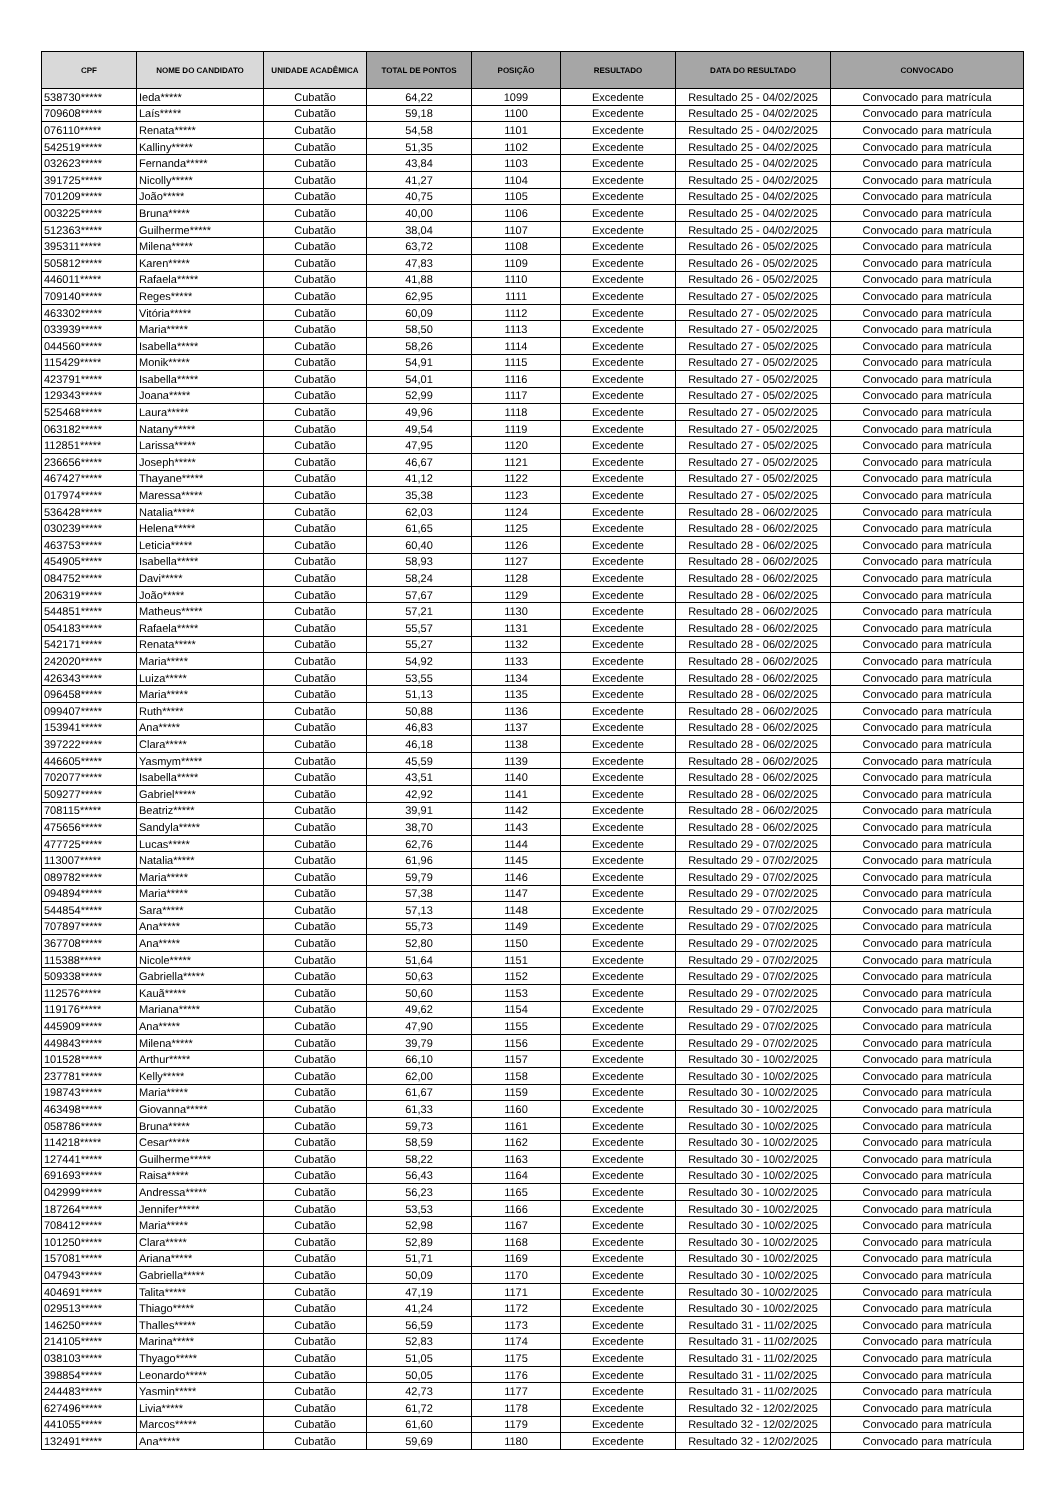| CPF | NOME DO CANDIDATO | UNIDADE ACADÊMICA | TOTAL DE PONTOS | POSIÇÃO | RESULTADO | DATA DO RESULTADO | CONVOCADO |
| --- | --- | --- | --- | --- | --- | --- | --- |
| 538730***** | Ieda***** | Cubatão | 64,22 | 1099 | Excedente | Resultado 25 - 04/02/2025 | Convocado para matrícula |
| 709608***** | Laís***** | Cubatão | 59,18 | 1100 | Excedente | Resultado 25 - 04/02/2025 | Convocado para matrícula |
| 076110***** | Renata***** | Cubatão | 54,58 | 1101 | Excedente | Resultado 25 - 04/02/2025 | Convocado para matrícula |
| 542519***** | Kalliny***** | Cubatão | 51,35 | 1102 | Excedente | Resultado 25 - 04/02/2025 | Convocado para matrícula |
| 032623***** | Fernanda***** | Cubatão | 43,84 | 1103 | Excedente | Resultado 25 - 04/02/2025 | Convocado para matrícula |
| 391725***** | Nicolly***** | Cubatão | 41,27 | 1104 | Excedente | Resultado 25 - 04/02/2025 | Convocado para matrícula |
| 701209***** | João***** | Cubatão | 40,75 | 1105 | Excedente | Resultado 25 - 04/02/2025 | Convocado para matrícula |
| 003225***** | Bruna***** | Cubatão | 40,00 | 1106 | Excedente | Resultado 25 - 04/02/2025 | Convocado para matrícula |
| 512363***** | Guilherme***** | Cubatão | 38,04 | 1107 | Excedente | Resultado 25 - 04/02/2025 | Convocado para matrícula |
| 395311***** | Milena***** | Cubatão | 63,72 | 1108 | Excedente | Resultado 26 - 05/02/2025 | Convocado para matrícula |
| 505812***** | Karen***** | Cubatão | 47,83 | 1109 | Excedente | Resultado 26 - 05/02/2025 | Convocado para matrícula |
| 446011***** | Rafaela***** | Cubatão | 41,88 | 1110 | Excedente | Resultado 26 - 05/02/2025 | Convocado para matrícula |
| 709140***** | Reges***** | Cubatão | 62,95 | 1111 | Excedente | Resultado 27 - 05/02/2025 | Convocado para matrícula |
| 463302***** | Vitória***** | Cubatão | 60,09 | 1112 | Excedente | Resultado 27 - 05/02/2025 | Convocado para matrícula |
| 033939***** | Maria***** | Cubatão | 58,50 | 1113 | Excedente | Resultado 27 - 05/02/2025 | Convocado para matrícula |
| 044560***** | Isabella***** | Cubatão | 58,26 | 1114 | Excedente | Resultado 27 - 05/02/2025 | Convocado para matrícula |
| 115429***** | Monik***** | Cubatão | 54,91 | 1115 | Excedente | Resultado 27 - 05/02/2025 | Convocado para matrícula |
| 423791***** | Isabella***** | Cubatão | 54,01 | 1116 | Excedente | Resultado 27 - 05/02/2025 | Convocado para matrícula |
| 129343***** | Joana***** | Cubatão | 52,99 | 1117 | Excedente | Resultado 27 - 05/02/2025 | Convocado para matrícula |
| 525468***** | Laura***** | Cubatão | 49,96 | 1118 | Excedente | Resultado 27 - 05/02/2025 | Convocado para matrícula |
| 063182***** | Natany***** | Cubatão | 49,54 | 1119 | Excedente | Resultado 27 - 05/02/2025 | Convocado para matrícula |
| 112851***** | Larissa***** | Cubatão | 47,95 | 1120 | Excedente | Resultado 27 - 05/02/2025 | Convocado para matrícula |
| 236656***** | Joseph***** | Cubatão | 46,67 | 1121 | Excedente | Resultado 27 - 05/02/2025 | Convocado para matrícula |
| 467427***** | Thayane***** | Cubatão | 41,12 | 1122 | Excedente | Resultado 27 - 05/02/2025 | Convocado para matrícula |
| 017974***** | Maressa***** | Cubatão | 35,38 | 1123 | Excedente | Resultado 27 - 05/02/2025 | Convocado para matrícula |
| 536428***** | Natalia***** | Cubatão | 62,03 | 1124 | Excedente | Resultado 28 - 06/02/2025 | Convocado para matrícula |
| 030239***** | Helena***** | Cubatão | 61,65 | 1125 | Excedente | Resultado 28 - 06/02/2025 | Convocado para matrícula |
| 463753***** | Leticia***** | Cubatão | 60,40 | 1126 | Excedente | Resultado 28 - 06/02/2025 | Convocado para matrícula |
| 454905***** | Isabella***** | Cubatão | 58,93 | 1127 | Excedente | Resultado 28 - 06/02/2025 | Convocado para matrícula |
| 084752***** | Davi***** | Cubatão | 58,24 | 1128 | Excedente | Resultado 28 - 06/02/2025 | Convocado para matrícula |
| 206319***** | João***** | Cubatão | 57,67 | 1129 | Excedente | Resultado 28 - 06/02/2025 | Convocado para matrícula |
| 544851***** | Matheus***** | Cubatão | 57,21 | 1130 | Excedente | Resultado 28 - 06/02/2025 | Convocado para matrícula |
| 054183***** | Rafaela***** | Cubatão | 55,57 | 1131 | Excedente | Resultado 28 - 06/02/2025 | Convocado para matrícula |
| 542171***** | Renata***** | Cubatão | 55,27 | 1132 | Excedente | Resultado 28 - 06/02/2025 | Convocado para matrícula |
| 242020***** | Maria***** | Cubatão | 54,92 | 1133 | Excedente | Resultado 28 - 06/02/2025 | Convocado para matrícula |
| 426343***** | Luiza***** | Cubatão | 53,55 | 1134 | Excedente | Resultado 28 - 06/02/2025 | Convocado para matrícula |
| 096458***** | Maria***** | Cubatão | 51,13 | 1135 | Excedente | Resultado 28 - 06/02/2025 | Convocado para matrícula |
| 099407***** | Ruth***** | Cubatão | 50,88 | 1136 | Excedente | Resultado 28 - 06/02/2025 | Convocado para matrícula |
| 153941***** | Ana***** | Cubatão | 46,83 | 1137 | Excedente | Resultado 28 - 06/02/2025 | Convocado para matrícula |
| 397222***** | Clara***** | Cubatão | 46,18 | 1138 | Excedente | Resultado 28 - 06/02/2025 | Convocado para matrícula |
| 446605***** | Yasmym***** | Cubatão | 45,59 | 1139 | Excedente | Resultado 28 - 06/02/2025 | Convocado para matrícula |
| 702077***** | Isabella***** | Cubatão | 43,51 | 1140 | Excedente | Resultado 28 - 06/02/2025 | Convocado para matrícula |
| 509277***** | Gabriel***** | Cubatão | 42,92 | 1141 | Excedente | Resultado 28 - 06/02/2025 | Convocado para matrícula |
| 708115***** | Beatriz***** | Cubatão | 39,91 | 1142 | Excedente | Resultado 28 - 06/02/2025 | Convocado para matrícula |
| 475656***** | Sandyla***** | Cubatão | 38,70 | 1143 | Excedente | Resultado 28 - 06/02/2025 | Convocado para matrícula |
| 477725***** | Lucas***** | Cubatão | 62,76 | 1144 | Excedente | Resultado 29 - 07/02/2025 | Convocado para matrícula |
| 113007***** | Natalia***** | Cubatão | 61,96 | 1145 | Excedente | Resultado 29 - 07/02/2025 | Convocado para matrícula |
| 089782***** | Maria***** | Cubatão | 59,79 | 1146 | Excedente | Resultado 29 - 07/02/2025 | Convocado para matrícula |
| 094894***** | Maria***** | Cubatão | 57,38 | 1147 | Excedente | Resultado 29 - 07/02/2025 | Convocado para matrícula |
| 544854***** | Sara***** | Cubatão | 57,13 | 1148 | Excedente | Resultado 29 - 07/02/2025 | Convocado para matrícula |
| 707897***** | Ana***** | Cubatão | 55,73 | 1149 | Excedente | Resultado 29 - 07/02/2025 | Convocado para matrícula |
| 367708***** | Ana***** | Cubatão | 52,80 | 1150 | Excedente | Resultado 29 - 07/02/2025 | Convocado para matrícula |
| 115388***** | Nicole***** | Cubatão | 51,64 | 1151 | Excedente | Resultado 29 - 07/02/2025 | Convocado para matrícula |
| 509338***** | Gabriella***** | Cubatão | 50,63 | 1152 | Excedente | Resultado 29 - 07/02/2025 | Convocado para matrícula |
| 112576***** | Kauã***** | Cubatão | 50,60 | 1153 | Excedente | Resultado 29 - 07/02/2025 | Convocado para matrícula |
| 119176***** | Mariana***** | Cubatão | 49,62 | 1154 | Excedente | Resultado 29 - 07/02/2025 | Convocado para matrícula |
| 445909***** | Ana***** | Cubatão | 47,90 | 1155 | Excedente | Resultado 29 - 07/02/2025 | Convocado para matrícula |
| 449843***** | Milena***** | Cubatão | 39,79 | 1156 | Excedente | Resultado 29 - 07/02/2025 | Convocado para matrícula |
| 101528***** | Arthur***** | Cubatão | 66,10 | 1157 | Excedente | Resultado 30 - 10/02/2025 | Convocado para matrícula |
| 237781***** | Kelly***** | Cubatão | 62,00 | 1158 | Excedente | Resultado 30 - 10/02/2025 | Convocado para matrícula |
| 198743***** | Maria***** | Cubatão | 61,67 | 1159 | Excedente | Resultado 30 - 10/02/2025 | Convocado para matrícula |
| 463498***** | Giovanna***** | Cubatão | 61,33 | 1160 | Excedente | Resultado 30 - 10/02/2025 | Convocado para matrícula |
| 058786***** | Bruna***** | Cubatão | 59,73 | 1161 | Excedente | Resultado 30 - 10/02/2025 | Convocado para matrícula |
| 114218***** | Cesar***** | Cubatão | 58,59 | 1162 | Excedente | Resultado 30 - 10/02/2025 | Convocado para matrícula |
| 127441***** | Guilherme***** | Cubatão | 58,22 | 1163 | Excedente | Resultado 30 - 10/02/2025 | Convocado para matrícula |
| 691693***** | Raisa***** | Cubatão | 56,43 | 1164 | Excedente | Resultado 30 - 10/02/2025 | Convocado para matrícula |
| 042999***** | Andressa***** | Cubatão | 56,23 | 1165 | Excedente | Resultado 30 - 10/02/2025 | Convocado para matrícula |
| 187264***** | Jennifer***** | Cubatão | 53,53 | 1166 | Excedente | Resultado 30 - 10/02/2025 | Convocado para matrícula |
| 708412***** | Maria***** | Cubatão | 52,98 | 1167 | Excedente | Resultado 30 - 10/02/2025 | Convocado para matrícula |
| 101250***** | Clara***** | Cubatão | 52,89 | 1168 | Excedente | Resultado 30 - 10/02/2025 | Convocado para matrícula |
| 157081***** | Ariana***** | Cubatão | 51,71 | 1169 | Excedente | Resultado 30 - 10/02/2025 | Convocado para matrícula |
| 047943***** | Gabriella***** | Cubatão | 50,09 | 1170 | Excedente | Resultado 30 - 10/02/2025 | Convocado para matrícula |
| 404691***** | Talita***** | Cubatão | 47,19 | 1171 | Excedente | Resultado 30 - 10/02/2025 | Convocado para matrícula |
| 029513***** | Thiago***** | Cubatão | 41,24 | 1172 | Excedente | Resultado 30 - 10/02/2025 | Convocado para matrícula |
| 146250***** | Thalles***** | Cubatão | 56,59 | 1173 | Excedente | Resultado 31 - 11/02/2025 | Convocado para matrícula |
| 214105***** | Marina***** | Cubatão | 52,83 | 1174 | Excedente | Resultado 31 - 11/02/2025 | Convocado para matrícula |
| 038103***** | Thyago***** | Cubatão | 51,05 | 1175 | Excedente | Resultado 31 - 11/02/2025 | Convocado para matrícula |
| 398854***** | Leonardo***** | Cubatão | 50,05 | 1176 | Excedente | Resultado 31 - 11/02/2025 | Convocado para matrícula |
| 244483***** | Yasmin***** | Cubatão | 42,73 | 1177 | Excedente | Resultado 31 - 11/02/2025 | Convocado para matrícula |
| 627496***** | Livia***** | Cubatão | 61,72 | 1178 | Excedente | Resultado 32 - 12/02/2025 | Convocado para matrícula |
| 441055***** | Marcos***** | Cubatão | 61,60 | 1179 | Excedente | Resultado 32 - 12/02/2025 | Convocado para matrícula |
| 132491***** | Ana***** | Cubatão | 59,69 | 1180 | Excedente | Resultado 32 - 12/02/2025 | Convocado para matrícula |